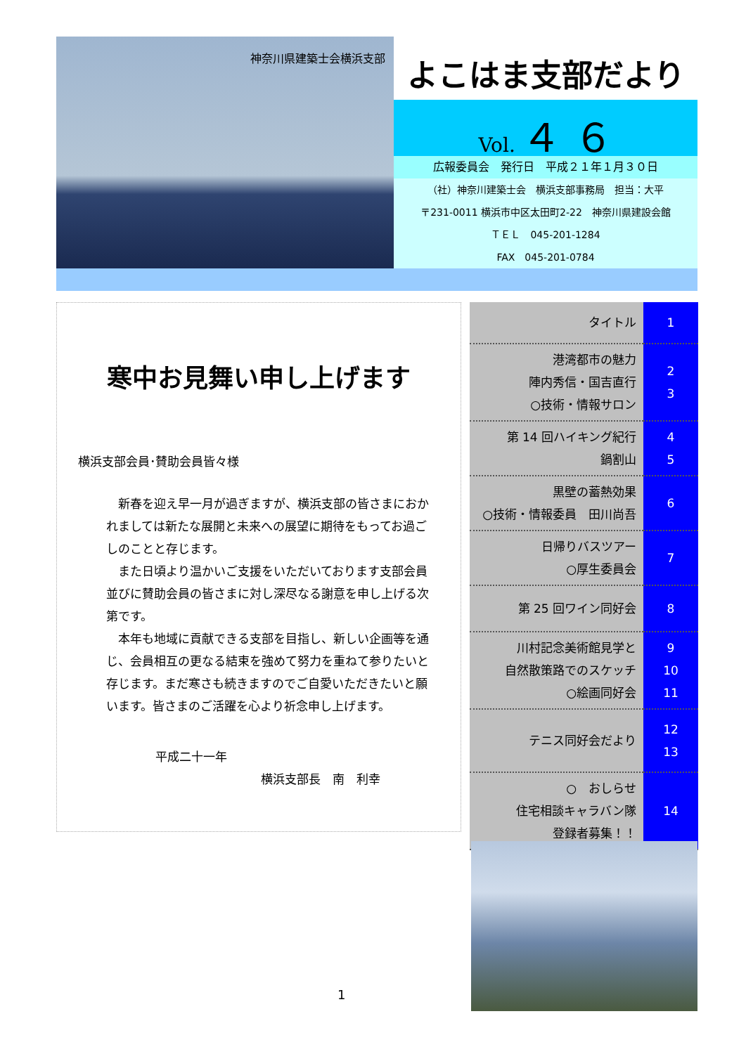神奈川県建築士会横浜支部
よこはま支部だより
Vol. ４ ６
広報委員会　発行日　平成２１年１月３０日
（社）神奈川建築士会　横浜支部事務局　担当：大平
〒231-0011 横浜市中区太田町2-22　神奈川県建設会館
ＴＥＬ　045-201-1284
FAX　045-201-0784
寒中お見舞い申し上げます
横浜支部会員･賛助会員皆々様
　新春を迎え早一月が過ぎますが、横浜支部の皆さまにおかれましては新たな展開と未来への展望に期待をもってお過ごしのことと存じます。
　また日頃より温かいご支援をいただいております支部会員並びに賛助会員の皆さまに対し深尽なる謝意を申し上げる次第です。
　本年も地域に貢献できる支部を目指し、新しい企画等を通じ、会員相互の更なる結束を強めて努力を重ねて参りたいと存じます。まだ寒さも続きますのでご自愛いただきたいと願います。皆さまのご活躍を心より祈念申し上げます。
平成二十一年
横浜支部長　南　利幸
| タイトル | 1 |
| 港湾都市の魅力 陣内秀信・国吉直行 ○技術・情報サロン | 2 3 |
| 第 14 回ハイキング紀行 鍋割山 | 4 5 |
| 黒壁の蓄熱効果 ○技術・情報委員 田川尚吾 | 6 |
| 日帰りバスツアー ○厚生委員会 | 7 |
| 第 25 回ワイン同好会 | 8 |
| 川村記念美術館見学と 自然散策路でのスケッチ ○絵画同好会 | 9 10 11 |
| テニス同好会だより | 12 13 |
| ○ おしらせ 住宅相談キャラバン隊 登録者募集！！ | 14 |
1